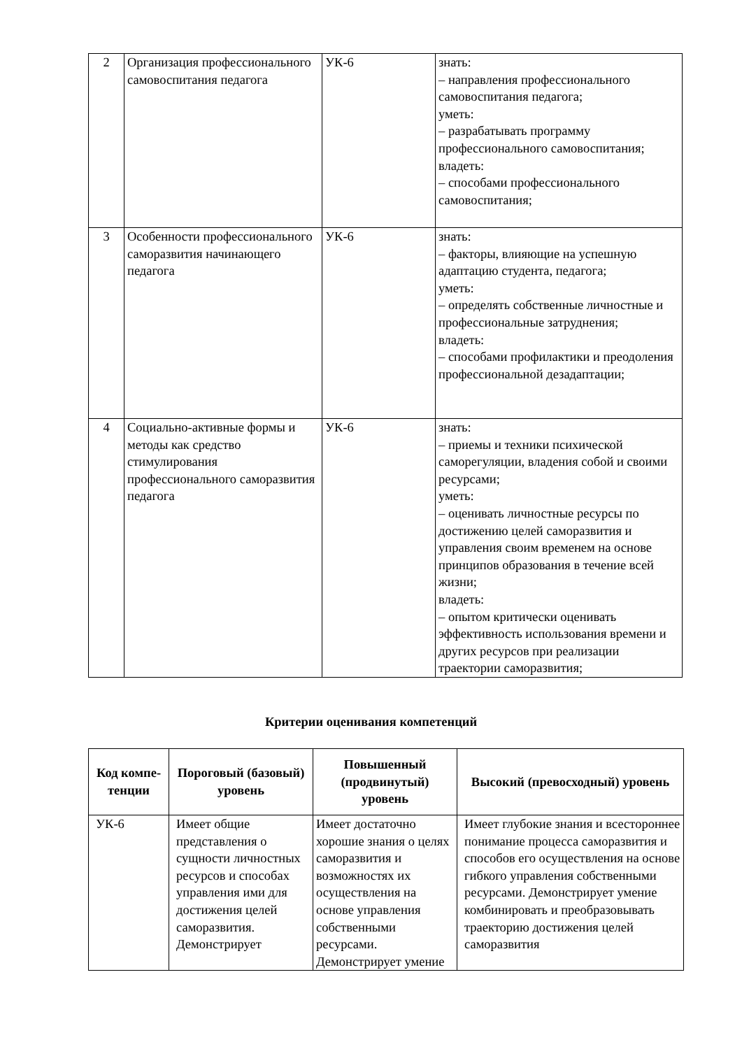| 2 | Организация профессионального самовоспитания педагога | УК-6 | знать: – направления профессионального самовоспитания педагога; уметь: – разрабатывать программу профессионального самовоспитания; владеть: – способами профессионального самовоспитания; |
| 3 | Особенности профессионального саморазвития начинающего педагога | УК-6 | знать: – факторы, влияющие на успешную адаптацию студента, педагога; уметь: – определять собственные личностные и профессиональные затруднения; владеть: – способами профилактики и преодоления профессиональной дезадаптации; |
| 4 | Социально-активные формы и методы как средство стимулирования профессионального саморазвития педагога | УК-6 | знать: – приемы и техники психической саморегуляции, владения собой и своими ресурсами; уметь: – оценивать личностные ресурсы по достижению целей саморазвития и управления своим временем на основе принципов образования в течение всей жизни; владеть: – опытом критически оценивать эффективность использования времени и других ресурсов при реализации траектории саморазвития; |
Критерии оценивания компетенций
| Код компе-тенции | Пороговый (базовый) уровень | Повышенный (продвинутый) уровень | Высокий (превосходный) уровень |
| --- | --- | --- | --- |
| УК-6 | Имеет общие представления о сущности личностных ресурсов и способах управления ими для достижения целей саморазвития. Демонстрирует | Имеет достаточно хорошие знания о целях саморазвития и возможностях их осуществления на основе управления собственными ресурсами. Демонстрирует умение | Имеет глубокие знания и всестороннее понимание процесса саморазвития и способов его осуществления на основе гибкого управления собственными ресурсами. Демонстрирует умение комбинировать и преобразовывать траекторию достижения целей саморазвития |